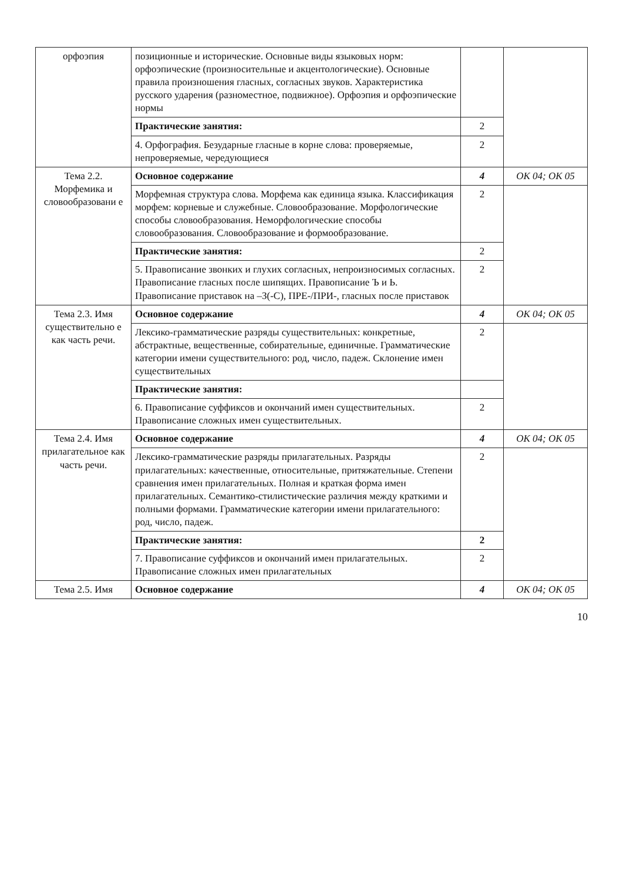| орфоэпия | позиционные и исторические. Основные виды языковых норм: орфоэпические (произносительные и акцентологические). Основные правила произношения гласных, согласных звуков. Характеристика русского ударения (разноместное, подвижное). Орфоэпия и орфоэпические нормы | | |
| | Практические занятия: | 2 | |
| | 4. Орфография. Безударные гласные в корне слова: проверяемые, непроверяемые, чередующиеся | 2 | |
| Тема 2.2. Морфемика и словообразовани е | Основное содержание | 4 | ОК 04; ОК 05 |
| | Морфемная структура слова. Морфема как единица языка. Классификация морфем: корневые и служебные. Словообразование. Морфологические способы словообразования. Неморфологические способы словообразования. Словообразование и формообразование. | 2 | |
| | Практические занятия: | 2 | |
| | 5. Правописание звонких и глухих согласных, непроизносимых согласных. Правописание гласных после шипящих. Правописание Ъ и Ь. Правописание приставок на –З(-С), ПРЕ-/ПРИ-, гласных после приставок | 2 | |
| Тема 2.3. Имя существительно е как часть речи. | Основное содержание | 4 | ОК 04; ОК 05 |
| | Лексико-грамматические разряды существительных: конкретные, абстрактные, вещественные, собирательные, единичные. Грамматические категории имени существительного: род, число, падеж. Склонение имен существительных | 2 | |
| | Практические занятия: | | |
| | 6. Правописание суффиксов и окончаний имен существительных. Правописание сложных имен существительных. | 2 | |
| Тема 2.4. Имя прилагательное как часть речи. | Основное содержание | 4 | ОК 04; ОК 05 |
| | Лексико-грамматические разряды прилагательных. Разряды прилагательных: качественные, относительные, притяжательные. Степени сравнения имен прилагательных. Полная и краткая форма имен прилагательных. Семантико-стилистические различия между краткими и полными формами. Грамматические категории имени прилагательного: род, число, падеж. | 2 | |
| | Практические занятия: | 2 | |
| | 7. Правописание суффиксов и окончаний имен прилагательных. Правописание сложных имен прилагательных | 2 | |
| Тема 2.5. Имя | Основное содержание | 4 | ОК 04; ОК 05 |
10